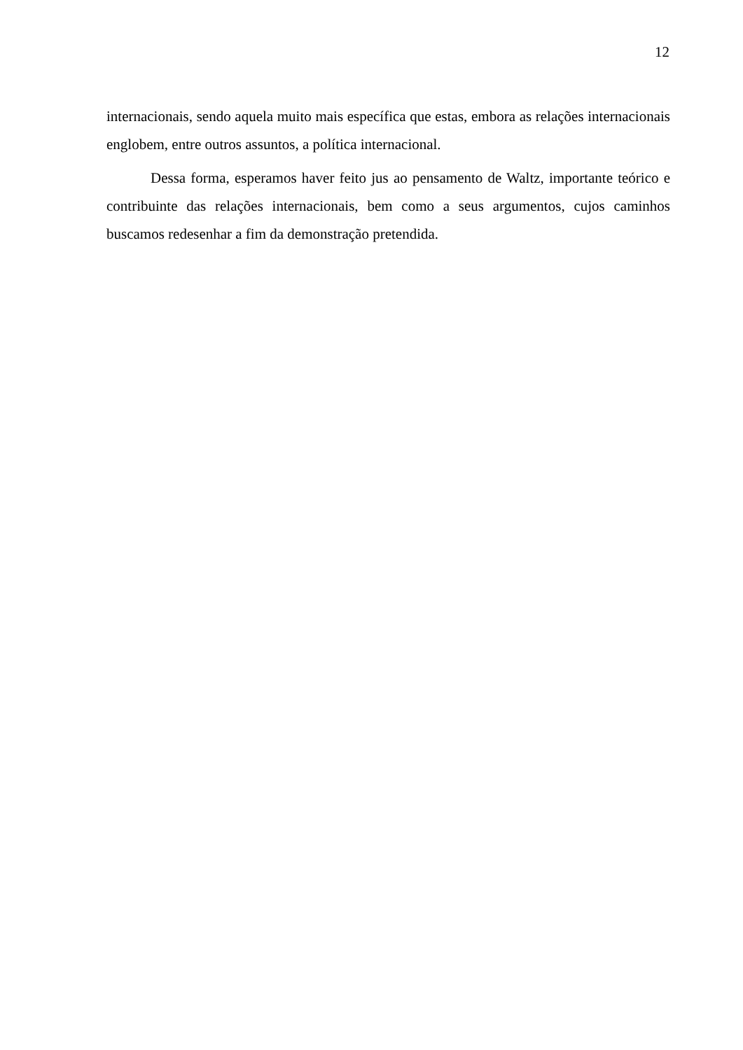12
internacionais, sendo aquela muito mais específica que estas, embora as relações internacionais englobem, entre outros assuntos, a política internacional.
Dessa forma, esperamos haver feito jus ao pensamento de Waltz, importante teórico e contribuinte das relações internacionais, bem como a seus argumentos, cujos caminhos buscamos redesenhar a fim da demonstração pretendida.